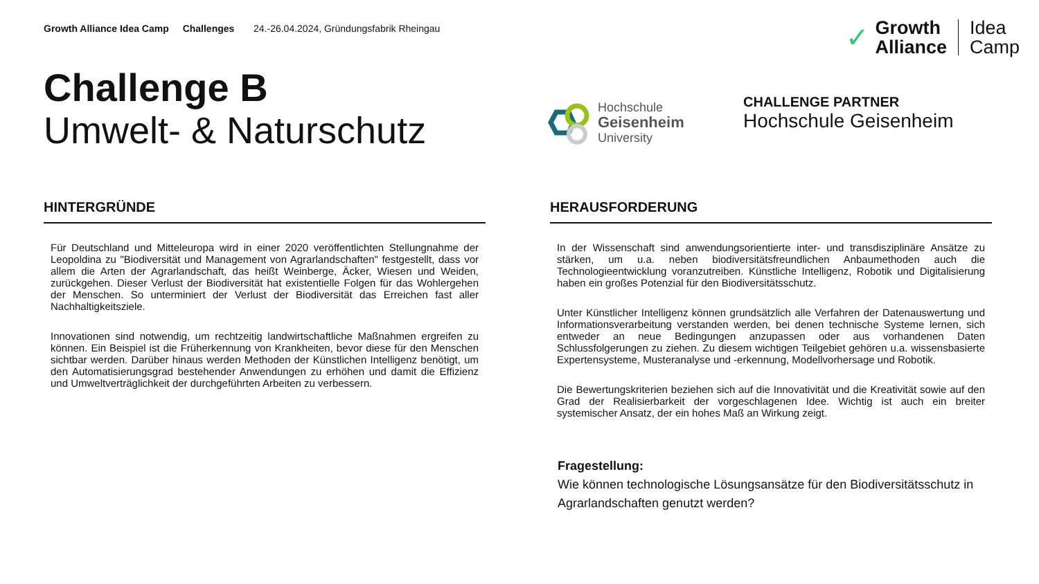Growth Alliance Idea Camp Challenges 24.-26.04.2024, Gründungsfabrik Rheingau
✓ Growth
Alliance Idea
Camp
Challenge B
Umwelt- & Naturschutz
Hochschule
Geisenheim
University
CHALLENGE PARTNER
Hochschule Geisenheim
HINTERGRÜNDE
Für Deutschland und Mitteleuropa wird in einer 2020 veröffentlichten Stellungnahme der Leopoldina zu "Biodiversität und Management von Agrarlandschaften" festgestellt, dass vor allem die Arten der Agrarlandschaft, das heißt Weinberge, Äcker, Wiesen und Weiden, zurückgehen. Dieser Verlust der Biodiversität hat existentielle Folgen für das Wohlergehen der Menschen. So unterminiert der Verlust der Biodiversität das Erreichen fast aller Nachhaltigkeitsziele.
Innovationen sind notwendig, um rechtzeitig landwirtschaftliche Maßnahmen ergreifen zu können. Ein Beispiel ist die Früherkennung von Krankheiten, bevor diese für den Menschen sichtbar werden. Darüber hinaus werden Methoden der Künstlichen Intelligenz benötigt, um den Automatisierungsgrad bestehender Anwendungen zu erhöhen und damit die Effizienz und Umweltverträglichkeit der durchgeführten Arbeiten zu verbessern.
HERAUSFORDERUNG
In der Wissenschaft sind anwendungsorientierte inter- und transdisziplinäre Ansätze zu stärken, um u.a. neben biodiversitätsfreundlichen Anbaumethoden auch die Technologieentwicklung voranzutreiben. Künstliche Intelligenz, Robotik und Digitalisierung haben ein großes Potenzial für den Biodiversitätsschutz.
Unter Künstlicher Intelligenz können grundsätzlich alle Verfahren der Datenauswertung und Informationsverarbeitung verstanden werden, bei denen technische Systeme lernen, sich entweder an neue Bedingungen anzupassen oder aus vorhandenen Daten Schlussfolgerungen zu ziehen. Zu diesem wichtigen Teilgebiet gehören u.a. wissensbasierte Expertensysteme, Musteranalyse und -erkennung, Modellvorhersage und Robotik.
Die Bewertungskriterien beziehen sich auf die Innovativität und die Kreativität sowie auf den Grad der Realisierbarkeit der vorgeschlagenen Idee. Wichtig ist auch ein breiter systemischer Ansatz, der ein hohes Maß an Wirkung zeigt.
Fragestellung:
Wie können technologische Lösungsansätze für den Biodiversitätsschutz in Agrarlandschaften genutzt werden?